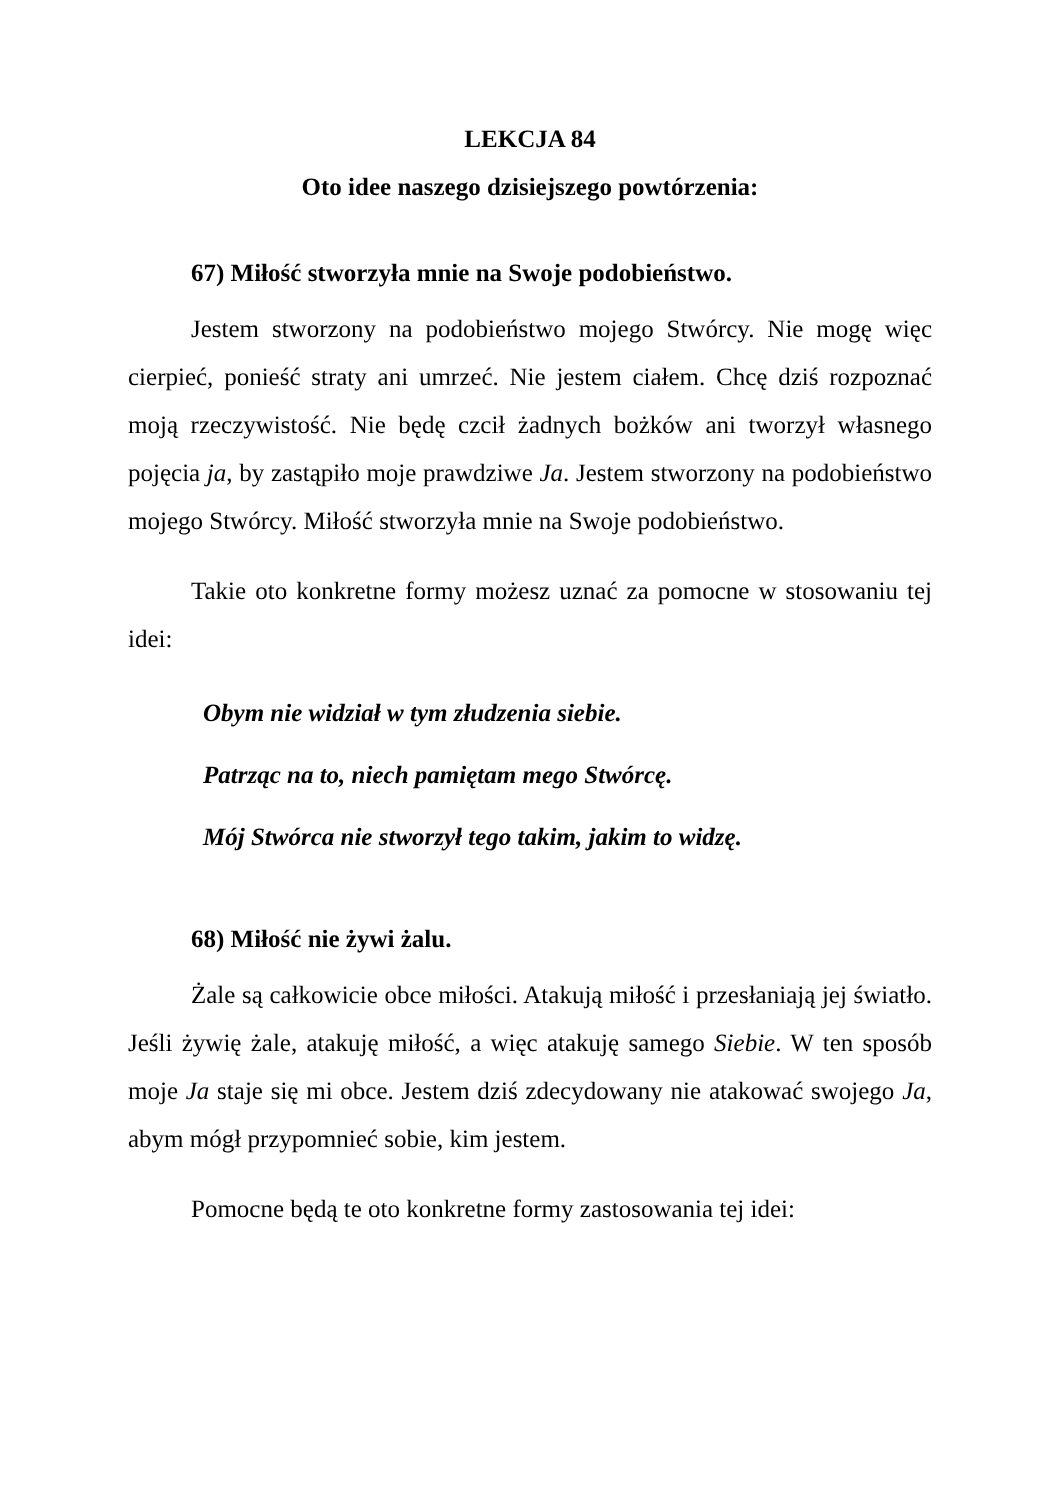LEKCJA 84
Oto idee naszego dzisiejszego powtórzenia:
67) Miłość stworzyła mnie na Swoje podobieństwo.
Jestem stworzony na podobieństwo mojego Stwórcy. Nie mogę więc cierpieć, ponieść straty ani umrzeć. Nie jestem ciałem. Chcę dziś rozpoznać moją rzeczywistość. Nie będę czcił żadnych bożków ani tworzył własnego pojęcia ja, by zastąpiło moje prawdziwe Ja. Jestem stworzony na podobieństwo mojego Stwórcy. Miłość stworzyła mnie na Swoje podobieństwo.
Takie oto konkretne formy możesz uznać za pomocne w stosowaniu tej idei:
Obym nie widział w tym złudzenia siebie.
Patrząc na to, niech pamiętam mego Stwórcę.
Mój Stwórca nie stworzył tego takim, jakim to widzę.
68) Miłość nie żywi żalu.
Żale są całkowicie obce miłości. Atakują miłość i przesłaniają jej światło. Jeśli żywię żale, atakuję miłość, a więc atakuję samego Siebie. W ten sposób moje Ja staje się mi obce. Jestem dziś zdecydowany nie atakować swojego Ja, abym mógł przypomnieć sobie, kim jestem.
Pomocne będą te oto konkretne formy zastosowania tej idei: